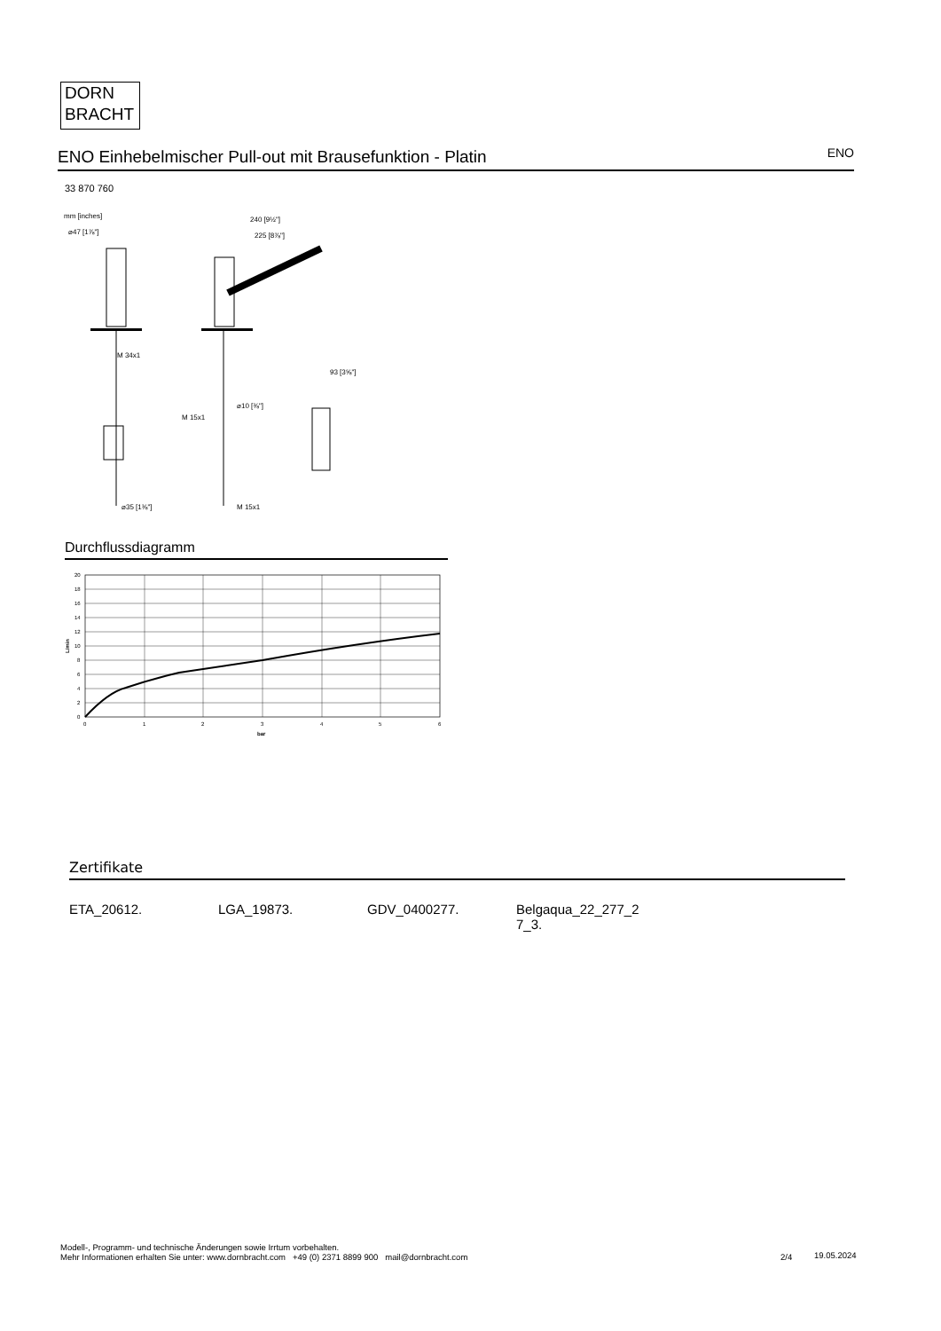DORN
BRACHT
ENO Einhebelmischer Pull-out mit Brausefunktion - Platin ENO
33 870 760
mm [inches]
⌀47 [1⅞"]
M 34x1
⌀35 [1⅜"]
240 [9½"]
225 [8⅞"]
⌀10 [⅜"]
M 15x1
M 15x1
93 [3⅝"]
Durchflussdiagramm
20
18
16
14
12
10
8
6
4
2
0
0
1
2
3
4
5
6
bar
L/min
Zertifikate
ETA_20612. LGA_19873. GDV_0400277. Belgaqua_22_277_2
7_3.
Modell-, Programm- und technische Änderungen sowie Irrtum vorbehalten.
Mehr Informationen erhalten Sie unter: www.dornbracht.com +49 (0) 2371 8899 900 mail@dornbracht.com
2/4 19.05.2024